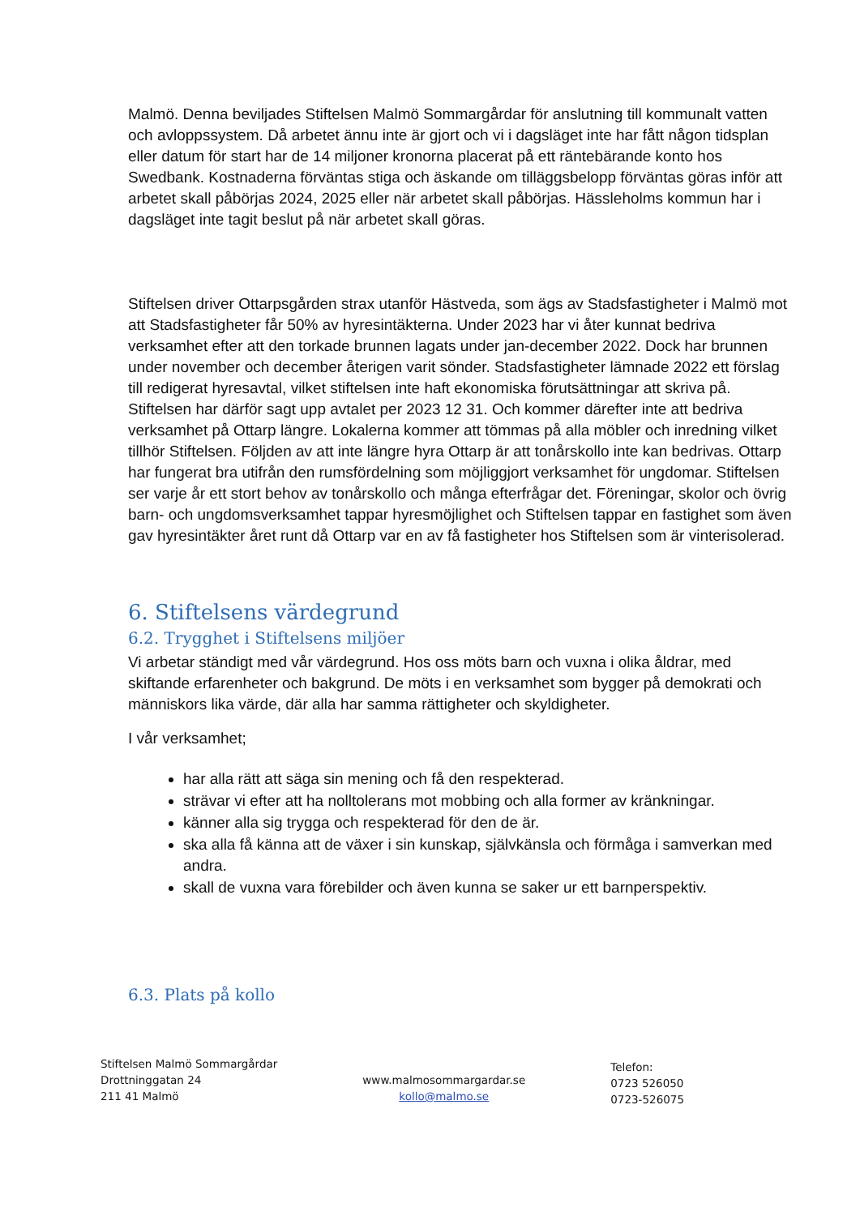Malmö. Denna beviljades Stiftelsen Malmö Sommargårdar för anslutning till kommunalt vatten och avloppssystem. Då arbetet ännu inte är gjort och vi i dagsläget inte har fått någon tidsplan eller datum för start har de 14 miljoner kronorna placerat på ett räntebärande konto hos Swedbank. Kostnaderna förväntas stiga och äskande om tilläggsbelopp förväntas göras inför att arbetet skall påbörjas 2024, 2025 eller när arbetet skall påbörjas. Hässleholms kommun har i dagsläget inte tagit beslut på när arbetet skall göras.
Stiftelsen driver Ottarpsgården strax utanför Hästveda, som ägs av Stadsfastigheter i Malmö mot att Stadsfastigheter får 50% av hyresintäkterna. Under 2023 har vi åter kunnat bedriva verksamhet efter att den torkade brunnen lagats under jan-december 2022. Dock har brunnen under november och december återigen varit sönder. Stadsfastigheter lämnade 2022 ett förslag till redigerat hyresavtal, vilket stiftelsen inte haft ekonomiska förutsättningar att skriva på. Stiftelsen har därför sagt upp avtalet per 2023 12 31. Och kommer därefter inte att bedriva verksamhet på Ottarp längre. Lokalerna kommer att tömmas på alla möbler och inredning vilket tillhör Stiftelsen. Följden av att inte längre hyra Ottarp är att tonårskollo inte kan bedrivas. Ottarp har fungerat bra utifrån den rumsfördelning som möjliggjort verksamhet för ungdomar. Stiftelsen ser varje år ett stort behov av tonårskollo och många efterfrågar det. Föreningar, skolor och övrig barn- och ungdomsverksamhet tappar hyresmöjlighet och Stiftelsen tappar en fastighet som även gav hyresintäkter året runt då Ottarp var en av få fastigheter hos Stiftelsen som är vinterisolerad.
6. Stiftelsens värdegrund
6.2. Trygghet i Stiftelsens miljöer
Vi arbetar ständigt med vår värdegrund. Hos oss möts barn och vuxna i olika åldrar, med skiftande erfarenheter och bakgrund. De möts i en verksamhet som bygger på demokrati och människors lika värde, där alla har samma rättigheter och skyldigheter.
I vår verksamhet;
har alla rätt att säga sin mening och få den respekterad.
strävar vi efter att ha nolltolerans mot mobbing och alla former av kränkningar.
känner alla sig trygga och respekterad för den de är.
ska alla få känna att de växer i sin kunskap, självkänsla och förmåga i samverkan med andra.
skall de vuxna vara förebilder och även kunna se saker ur ett barnperspektiv.
6.3. Plats på kollo
Stiftelsen Malmö Sommargårdar
Drottninggatan 24
211 41 Malmö
www.malmosommargardar.se
kollo@malmo.se
Telefon:
0723 526050
0723-526075